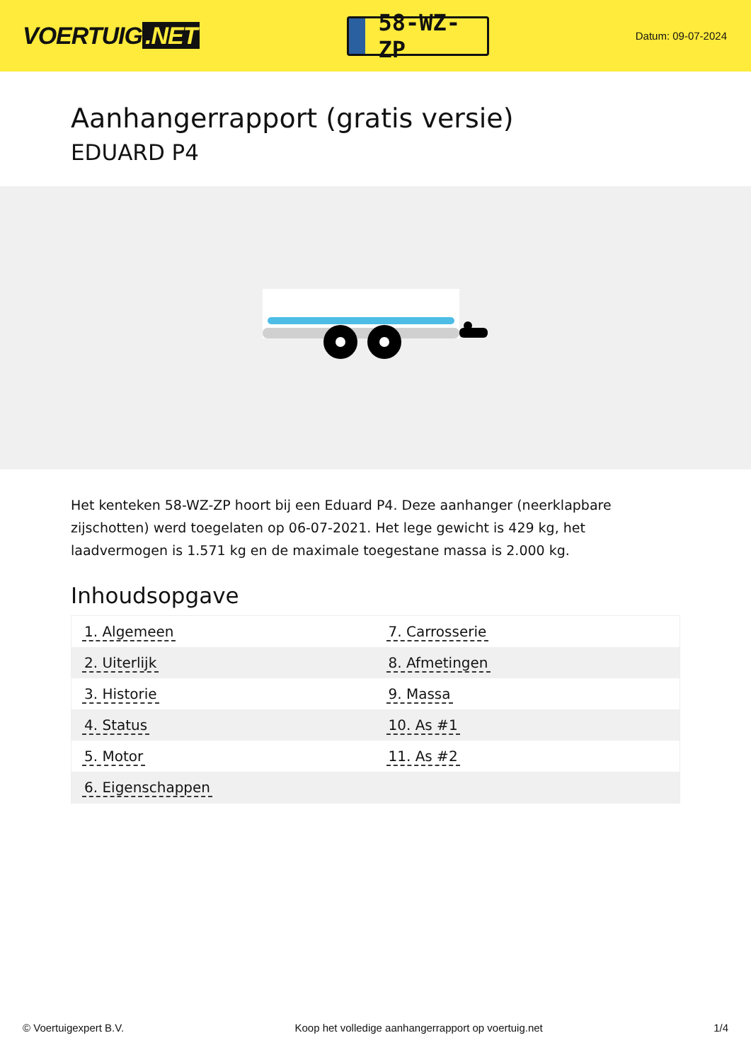VOERTUIG.NET
58-WZ-ZP
Datum: 09-07-2024
Aanhangerrapport (gratis versie)
EDUARD P4
Het kenteken 58-WZ-ZP hoort bij een Eduard P4. Deze aanhanger (neerklapbare zijschotten) werd toegelaten op 06-07-2021. Het lege gewicht is 429 kg, het laadvermogen is 1.571 kg en de maximale toegestane massa is 2.000 kg.
Inhoudsopgave
| 1. Algemeen | 7. Carrosserie |
| 2. Uiterlijk | 8. Afmetingen |
| 3. Historie | 9. Massa |
| 4. Status | 10. As #1 |
| 5. Motor | 11. As #2 |
| 6. Eigenschappen | |
© Voertuigexpert B.V. Koop het volledige aanhangerrapport op voertuig.net 1/4